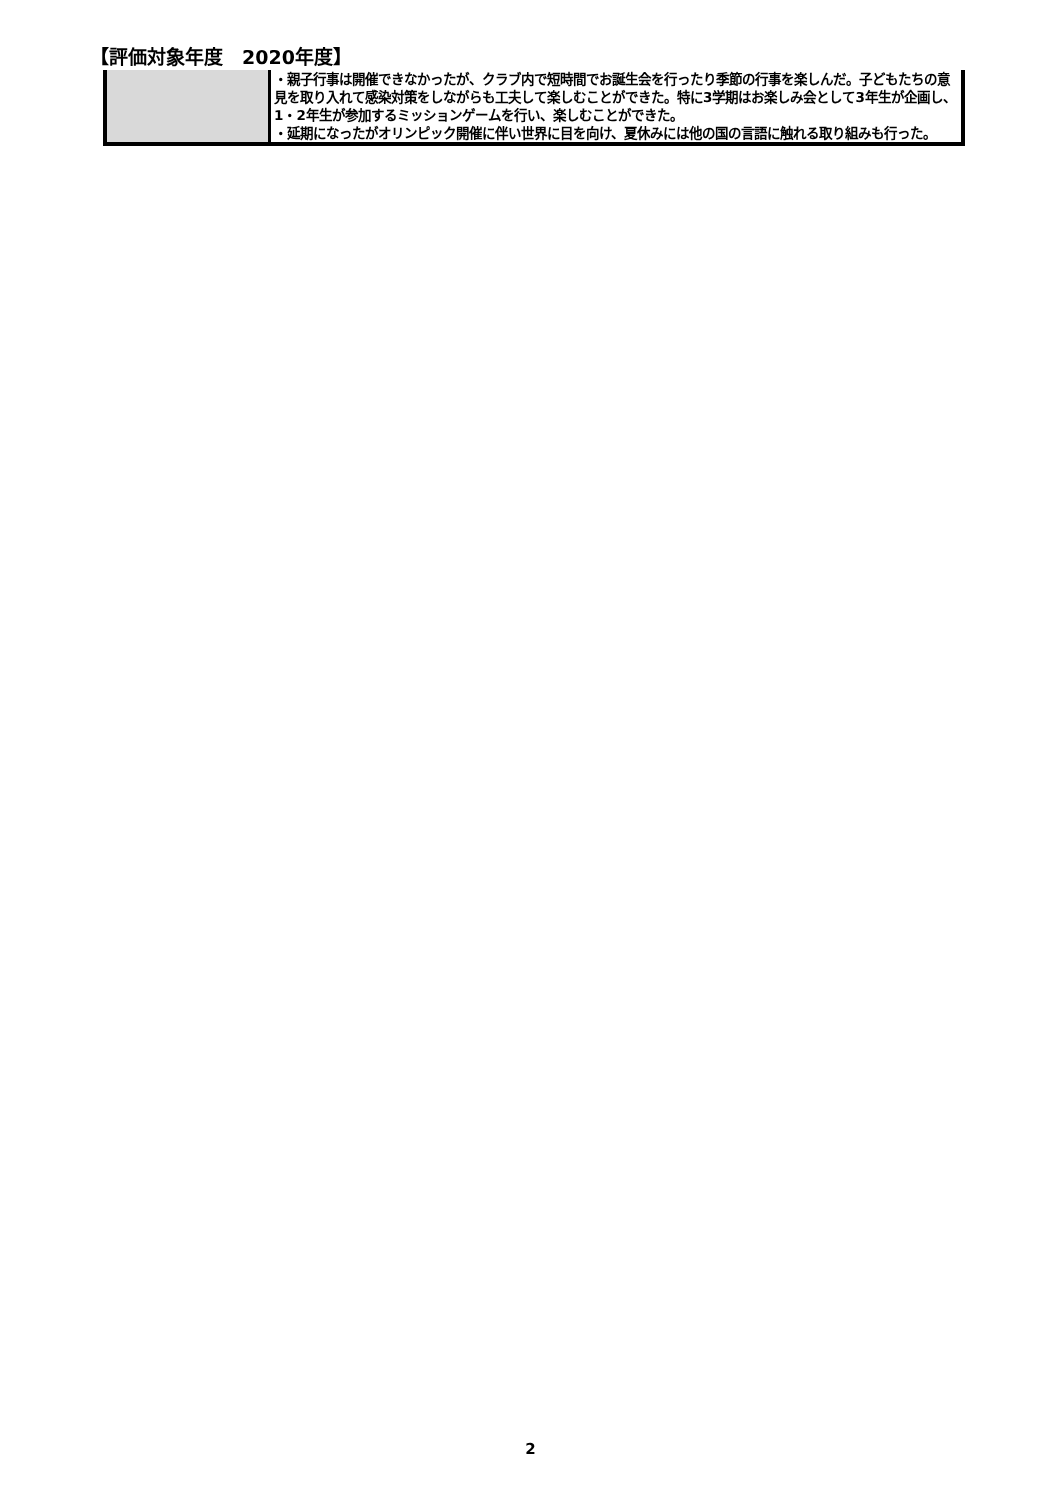【評価対象年度　2020年度】
| | ・親子行事は開催できなかったが、クラブ内で短時間でお誕生会を行ったり季節の行事を楽しんだ。子どもたちの意見を取り入れて感染対策をしながらも工夫して楽しむことができた。特に3学期はお楽しみ会として3年生が企画し、1・2年生が参加するミッションゲームを行い、楽しむことができた。 ・延期になったがオリンピック開催に伴い世界に目を向け、夏休みには他の国の言語に触れる取り組みも行った。 |
2